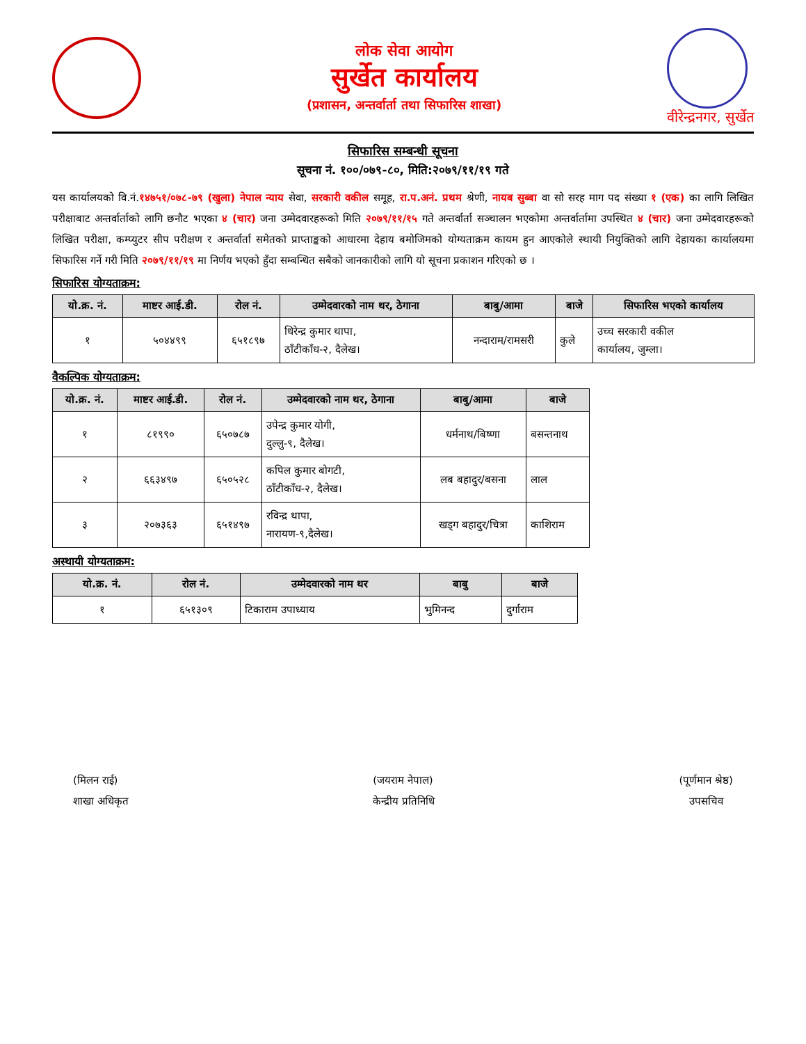लोक सेवा आयोग
सुर्खेत कार्यालय
(प्रशासन, अन्तर्वार्ता तथा सिफारिस शाखा)
वीरेन्द्रनगर, सुर्खेत
सिफारिस सम्बन्धी सूचना
सूचना नं. १००/०७९-८०, मिति:२०७९/११/१९ गते
यस कार्यालयको वि.नं.१४७५१/०७८-७९ (खुला) नेपाल न्याय सेवा, सरकारी वकील समूह, रा.प.अनं. प्रथम श्रेणी, नायब सुब्बा वा सो सरह माग पद संख्या १ (एक) का लागि लिखित परीक्षाबाट अन्तर्वार्ताको लागि छनौट भएका ४ (चार) जना उम्मेदवारहरूको मिति २०७९/११/१५ गते अन्तर्वार्ता सञ्चालन भएकोमा अन्तर्वार्तामा उपस्थित ४ (चार) जना उम्मेदवारहरूको लिखित परीक्षा, कम्प्युटर सीप परीक्षण र अन्तर्वार्ता समेतको प्राप्ताङ्कको आधारमा देहाय बमोजिमको योग्यताक्रम कायम हुन आएकोले स्थायी नियुक्तिको लागि देहायका कार्यालयमा सिफारिस गर्ने गरी मिति २०७९/११/१९ मा निर्णय भएको हुँदा सम्बन्धित सबैको जानकारीको लागि यो सूचना प्रकाशन गरिएको छ ।
सिफारिस योग्यताक्रम:
| यो.क्र. नं. | माष्टर आई.डी. | रोल नं. | उम्मेदवारको नाम थर, ठेगाना | बाबु/आमा | बाजे | सिफारिस भएको कार्यालय |
| --- | --- | --- | --- | --- | --- | --- |
| १ | ५०४४९९ | ६५१८९७ | धिरेन्द्र कुमार थापा, ठाँटीकाँध-२, दैलेख। | नन्दाराम/रामसरी | कुले | उच्च सरकारी वकील कार्यालय, जुम्ला। |
वैकल्पिक योग्यताक्रम:
| यो.क्र. नं. | माष्टर आई.डी. | रोल नं. | उम्मेदवारको नाम थर, ठेगाना | बाबु/आमा | बाजे |
| --- | --- | --- | --- | --- | --- |
| १ | ८१९९० | ६५०७८७ | उपेन्द्र कुमार योगी, दुल्लु-९, दैलेख। | धर्मनाथ/बिष्णा | बसन्तनाथ |
| २ | ६६३४९७ | ६५०५२८ | कपिल कुमार बोगटी, ठाँटीकाँध-२, दैलेख। | लब बहादुर/बसना | लाल |
| ३ | २०७३६३ | ६५१४९७ | रविन्द्र थापा, नारायण-९,दैलेख। | खड्ग बहादुर/चित्रा | काशिराम |
अस्थायी योग्यताक्रम:
| यो.क्र. नं. | रोल नं. | उम्मेदवारको नाम थर | बाबु | बाजे |
| --- | --- | --- | --- | --- |
| १ | ६५१३०९ | टिकाराम उपाध्याय | भुमिनन्द | दुर्गाराम |
(मिलन राई)
शाखा अधिकृत
(जयराम नेपाल)
केन्द्रीय प्रतिनिधि
(पूर्णमान श्रेष्ठ)
उपसचिव